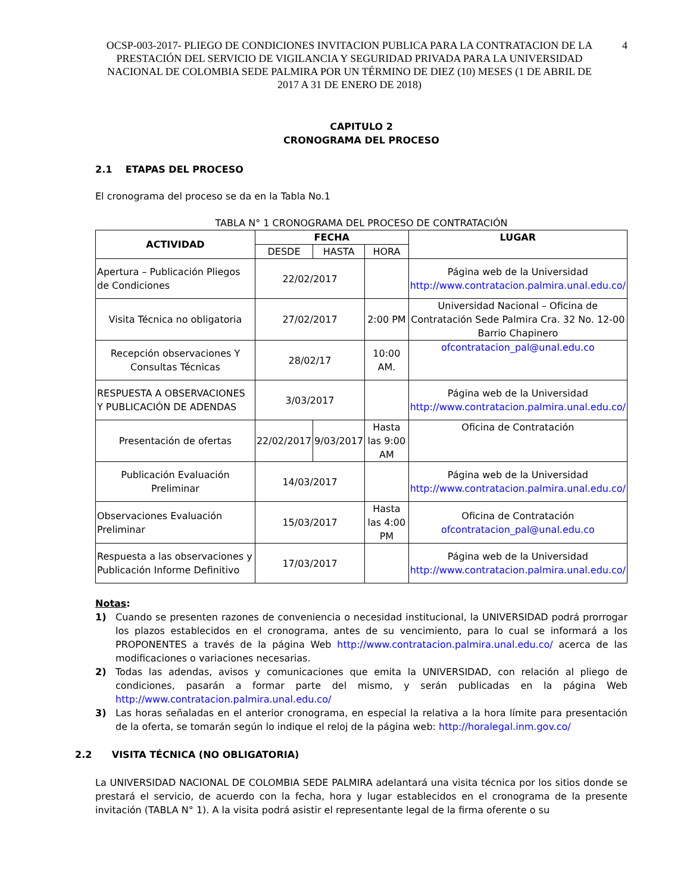OCSP-003-2017- PLIEGO DE CONDICIONES INVITACION PUBLICA PARA LA CONTRATACION DE LA PRESTACIÓN DEL SERVICIO DE VIGILANCIA Y SEGURIDAD PRIVADA PARA LA UNIVERSIDAD NACIONAL DE COLOMBIA SEDE PALMIRA POR UN TÉRMINO DE DIEZ (10) MESES (1 DE ABRIL DE 2017 A 31 DE ENERO DE 2018)
4
CAPITULO 2
CRONOGRAMA DEL PROCESO
2.1 ETAPAS DEL PROCESO
El cronograma del proceso se da en la Tabla No.1
TABLA N° 1 CRONOGRAMA DEL PROCESO DE CONTRATACIÓN
| ACTIVIDAD | FECHA | | | LUGAR |
| --- | --- | --- | --- | --- |
| | DESDE | HASTA | HORA | |
| Apertura – Publicación Pliegos de Condiciones | 22/02/2017 | | | Página web de la Universidad http://www.contratacion.palmira.unal.edu.co/ |
| Visita Técnica no obligatoria | 27/02/2017 | | 2:00 PM | Universidad Nacional – Oficina de Contratación Sede Palmira Cra. 32 No. 12-00 Barrio Chapinero |
| Recepción observaciones Y Consultas Técnicas | 28/02/17 | | 10:00 AM. | ofcontratacion_pal@unal.edu.co |
| RESPUESTA A OBSERVACIONES Y PUBLICACIÓN DE ADENDAS | 3/03/2017 | | | Página web de la Universidad http://www.contratacion.palmira.unal.edu.co/ |
| Presentación de ofertas | 22/02/2017 | 9/03/2017 | Hasta las 9:00 AM | Oficina de Contratación |
| Publicación Evaluación Preliminar | 14/03/2017 | | | Página web de la Universidad http://www.contratacion.palmira.unal.edu.co/ |
| Observaciones Evaluación Preliminar | 15/03/2017 | | Hasta las 4:00 PM | Oficina de Contratación ofcontratacion_pal@unal.edu.co |
| Respuesta a las observaciones y Publicación Informe Definitivo | 17/03/2017 | | | Página web de la Universidad http://www.contratacion.palmira.unal.edu.co/ |
Notas:
1) Cuando se presenten razones de conveniencia o necesidad institucional, la UNIVERSIDAD podrá prorrogar los plazos establecidos en el cronograma, antes de su vencimiento, para lo cual se informará a los PROPONENTES a través de la página Web http://www.contratacion.palmira.unal.edu.co/ acerca de las modificaciones o variaciones necesarias.
2) Todas las adendas, avisos y comunicaciones que emita la UNIVERSIDAD, con relación al pliego de condiciones, pasarán a formar parte del mismo, y serán publicadas en la página Web http://www.contratacion.palmira.unal.edu.co/
3) Las horas señaladas en el anterior cronograma, en especial la relativa a la hora límite para presentación de la oferta, se tomarán según lo indique el reloj de la página web: http://horalegal.inm.gov.co/
2.2 VISITA TÉCNICA (NO OBLIGATORIA)
La UNIVERSIDAD NACIONAL DE COLOMBIA SEDE PALMIRA adelantará una visita técnica por los sitios donde se prestará el servicio, de acuerdo con la fecha, hora y lugar establecidos en el cronograma de la presente invitación (TABLA N° 1). A la visita podrá asistir el representante legal de la firma oferente o su